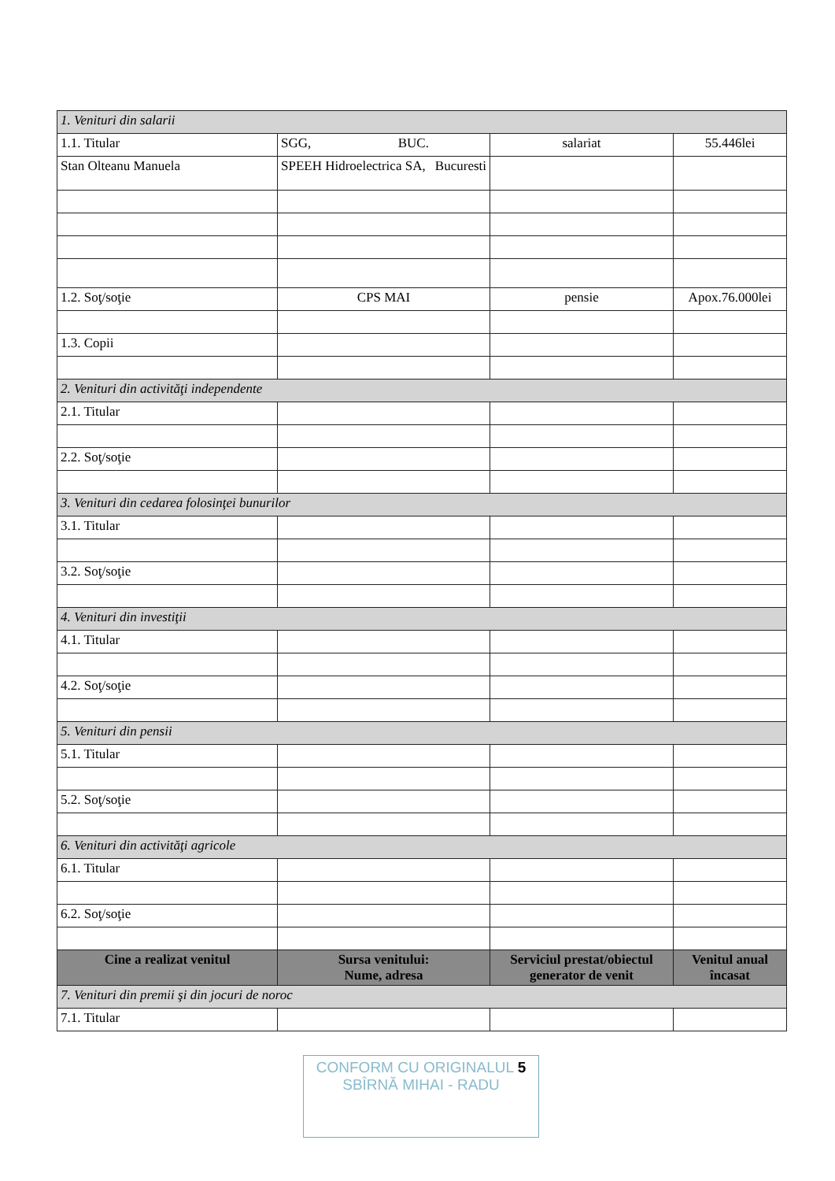| 1. Venituri din salarii | | | |
| 1.1. Titular | SGG, BUC. | salariat | 55.446lei |
| Stan Olteanu Manuela | SPEEH Hidroelectrica SA, Bucuresti | | |
| 1.2. Soţ/soţie | CPS MAI | pensie | Apox.76.000lei |
| 1.3. Copii | | | |
| 2. Venituri din activităţi independente | | | |
| 2.1. Titular | | | |
| 2.2. Soţ/soţie | | | |
| 3. Venituri din cedarea folosinţei bunurilor | | | |
| 3.1. Titular | | | |
| 3.2. Soţ/soţie | | | |
| 4. Venituri din investiţii | | | |
| 4.1. Titular | | | |
| 4.2. Soţ/soţie | | | |
| 5. Venituri din pensii | | | |
| 5.1. Titular | | | |
| 5.2. Soţ/soţie | | | |
| 6. Venituri din activităţi agricole | | | |
| 6.1. Titular | | | |
| 6.2. Soţ/soţie | | | |
| Cine a realizat venitul | Sursa venitului: Nume, adresa | Serviciul prestat/obiectul generator de venit | Venitul anual încasat |
| 7. Venituri din premii şi din jocuri de noroc | | | |
| 7.1. Titular | | | |
CONFORM CU ORIGINALUL 5
SBÎRNĂ MIHAI - RADU